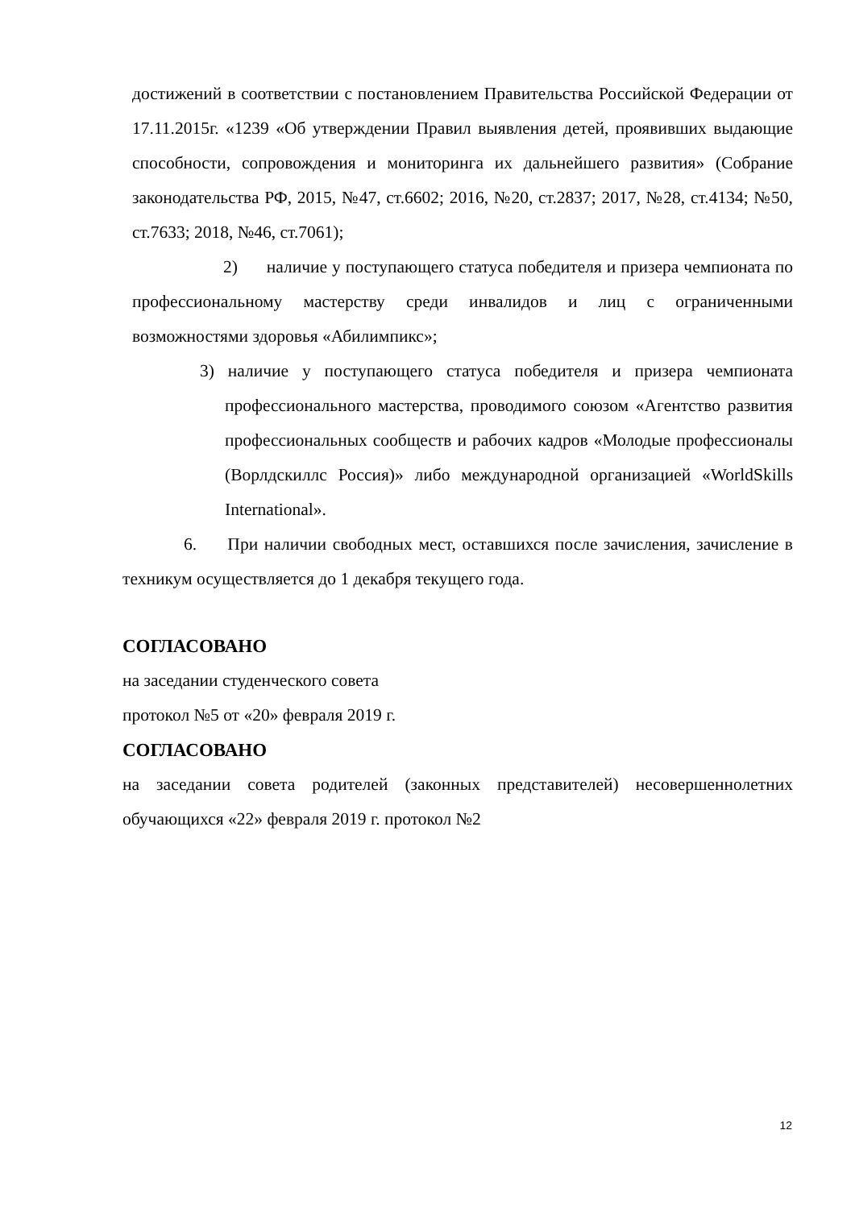достижений в соответствии с постановлением Правительства Российской Федерации от 17.11.2015г. «1239 «Об утверждении Правил выявления детей, проявивших выдающие способности, сопровождения и мониторинга их дальнейшего развития» (Собрание законодательства РФ, 2015, №47, ст.6602; 2016, №20, ст.2837; 2017, №28, ст.4134; №50, ст.7633; 2018, №46, ст.7061);
2) наличие у поступающего статуса победителя и призера чемпионата по профессиональному мастерству среди инвалидов и лиц с ограниченными возможностями здоровья «Абилимпикс»;
3) наличие у поступающего статуса победителя и призера чемпионата профессионального мастерства, проводимого союзом «Агентство развития профессиональных сообществ и рабочих кадров «Молодые профессионалы (Ворлдскиллс Россия)» либо международной организацией «WorldSkills International».
6. При наличии свободных мест, оставшихся после зачисления, зачисление в техникум осуществляется до 1 декабря текущего года.
СОГЛАСОВАНО
на заседании студенческого совета
протокол №5 от «20» февраля 2019 г.
СОГЛАСОВАНО
на заседании совета родителей (законных представителей) несовершеннолетних обучающихся «22» февраля 2019 г. протокол №2
12